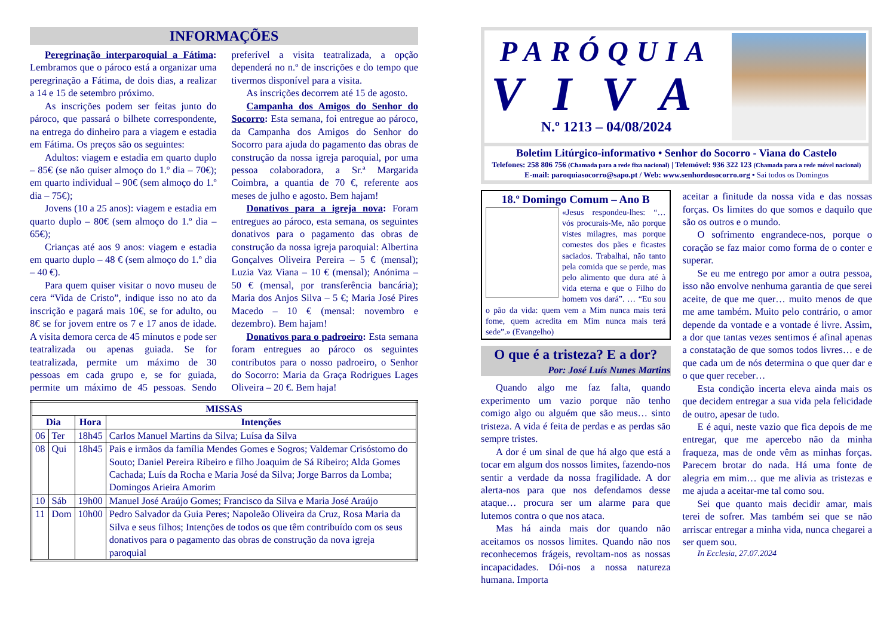INFORMAÇÕES
Peregrinação interparoquial a Fátima: Lembramos que o pároco está a organizar uma peregrinação a Fátima, de dois dias, a realizar a 14 e 15 de setembro próximo.
As inscrições podem ser feitas junto do pároco, que passará o bilhete correspondente, na entrega do dinheiro para a viagem e estadia em Fátima. Os preços são os seguintes:
Adultos: viagem e estadia em quarto duplo – 85€ (se não quiser almoço do 1.º dia – 70€); em quarto individual – 90€ (sem almoço do 1.º dia – 75€);
Jovens (10 a 25 anos): viagem e estadia em quarto duplo – 80€ (sem almoço do 1.º dia – 65€);
Crianças até aos 9 anos: viagem e estadia em quarto duplo – 48 € (sem almoço do 1.º dia – 40 €).
Para quem quiser visitar o novo museu de cera “Vida de Cristo”, indique isso no ato da inscrição e pagará mais 10€, se for adulto, ou 8€ se for jovem entre os 7 e 17 anos de idade. A visita demora cerca de 45 minutos e pode ser teatralizada ou apenas guiada. Se for teatralizada, permite um máximo de 30 pessoas em cada grupo e, se for guiada, permite um máximo de 45 pessoas. Sendo preferível a visita teatralizada, a opção dependerá no n.º de inscrições e do tempo que tivermos disponível para a visita.
As inscrições decorrem até 15 de agosto.
Campanha dos Amigos do Senhor do Socorro: Esta semana, foi entregue ao pároco, da Campanha dos Amigos do Senhor do Socorro para ajuda do pagamento das obras de construção da nossa igreja paroquial, por uma pessoa colaboradora, a Sr.ª Margarida Coimbra, a quantia de 70 €, referente aos meses de julho e agosto. Bem hajam!
Donativos para a igreja nova: Foram entregues ao pároco, esta semana, os seguintes donativos para o pagamento das obras de construção da nossa igreja paroquial: Albertina Gonçalves Oliveira Pereira – 5 € (mensal); Luzia Vaz Viana – 10 € (mensal); Anónima – 50 € (mensal, por transferência bancária); Maria dos Anjos Silva – 5 €; Maria José Pires Macedo – 10 € (mensal: novembro e dezembro). Bem hajam!
Donativos para o padroeiro: Esta semana foram entregues ao pároco os seguintes contributos para o nosso padroeiro, o Senhor do Socorro: Maria da Graça Rodrigues Lages Oliveira – 20 €. Bem haja!
| MISSAS | | | |
| --- | --- | --- | --- |
| Dia | | Hora | Intenções |
| 06 | Ter | 18h45 | Carlos Manuel Martins da Silva; Luísa da Silva |
| 08 | Qui | 18h45 | Pais e irmãos da família Mendes Gomes e Sogros; Valdemar Crisóstomo do Souto; Daniel Pereira Ribeiro e filho Joaquim de Sá Ribeiro; Alda Gomes Cachada; Luís da Rocha e Maria José da Silva; Jorge Barros da Lomba; Domingos Arieira Amorim |
| 10 | Sáb | 19h00 | Manuel José Araújo Gomes; Francisco da Silva e Maria José Araújo |
| 11 | Dom | 10h00 | Pedro Salvador da Guia Peres; Napoleão Oliveira da Cruz, Rosa Maria da Silva e seus filhos; Intenções de todos os que têm contribuído com os seus donativos para o pagamento das obras de construção da nova igreja paroquial |
PARÓQUIA
VIVA
N.º 1213 – 04/08/2024
Boletim Litúrgico-informativo • Senhor do Socorro - Viana do Castelo
Telefones: 258 806 756 (Chamada para a rede fixa nacional) | Telemóvel: 936 322 123 (Chamada para a rede móvel nacional)
E-mail: paroquiasocorro@sapo.pt / Web: www.senhordosocorro.org • Sai todos os Domingos
18.º Domingo Comum – Ano B
«Jesus respondeu-lhes: “… vós procurais-Me, não porque vistes milagres, mas porque comestes dos pães e ficastes saciados. Trabalhai, não tanto pela comida que se perde, mas pelo alimento que dura até à vida eterna e que o Filho do homem vos dará”. … “Eu sou o pão da vida: quem vem a Mim nunca mais terá fome, quem acredita em Mim nunca mais terá sede”.» (Evangelho)
O que é a tristeza? E a dor?
Por: José Luís Nunes Martins
Quando algo me faz falta, quando experimento um vazio porque não tenho comigo algo ou alguém que são meus… sinto tristeza. A vida é feita de perdas e as perdas são sempre tristes.
A dor é um sinal de que há algo que está a tocar em algum dos nossos limites, fazendo-nos sentir a verdade da nossa fragilidade. A dor alerta-nos para que nos defendamos desse ataque… procura ser um alarme para que lutemos contra o que nos ataca.
Mas há ainda mais dor quando não aceitamos os nossos limites. Quando não nos reconhecemos frágeis, revoltam-nos as nossas incapacidades. Dói-nos a nossa natureza humana. Importa
aceitar a finitude da nossa vida e das nossas forças. Os limites do que somos e daquilo que são os outros e o mundo.
O sofrimento engrandece-nos, porque o coração se faz maior como forma de o conter e superar.
Se eu me entrego por amor a outra pessoa, isso não envolve nenhuma garantia de que serei aceite, de que me quer… muito menos de que me ame também. Muito pelo contrário, o amor depende da vontade e a vontade é livre. Assim, a dor que tantas vezes sentimos é afinal apenas a constatação de que somos todos livres… e de que cada um de nós determina o que quer dar e o que quer receber…
Esta condição incerta eleva ainda mais os que decidem entregar a sua vida pela felicidade de outro, apesar de tudo.
E é aqui, neste vazio que fica depois de me entregar, que me apercebo não da minha fraqueza, mas de onde vêm as minhas forças. Parecem brotar do nada. Há uma fonte de alegria em mim… que me alivia as tristezas e me ajuda a aceitar-me tal como sou.
Sei que quanto mais decidir amar, mais terei de sofrer. Mas também sei que se não arriscar entregar a minha vida, nunca chegarei a ser quem sou.
In Ecclesia, 27.07.2024